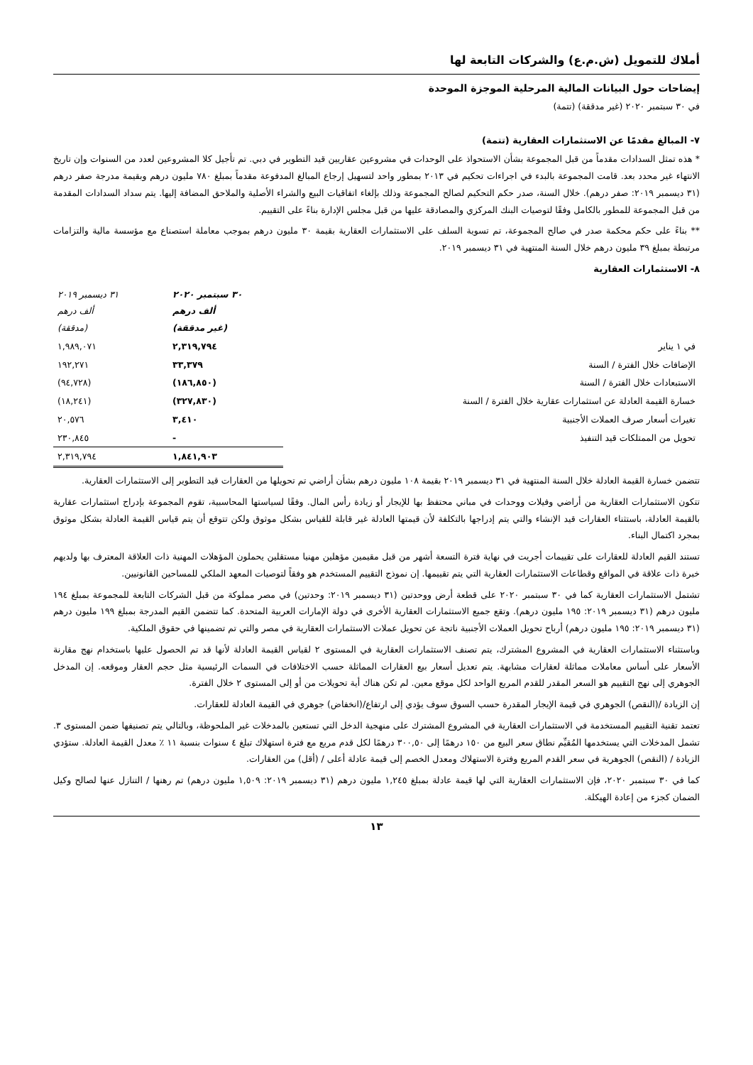أملاك للتمويل (ش.م.ع) والشركات التابعة لها
إيضاحات حول البيانات المالية المرحلية الموجزة الموحدة
في ٣٠ سبتمبر ٢٠٢٠ (غير مدققة) (تتمة)
٧- المبالغ مقدمًا عن الاستثمارات العقارية (تتمة)
* هذه تمثل السدادات مقدماً من قبل المجموعة بشأن الاستحواذ على الوحدات في مشروعين عقاريين قيد التطوير في دبي. تم تأجيل كلا المشروعين لعدد من السنوات وإن تاريخ الانتهاء غير محدد بعد. قامت المجموعة بالبدء في اجراءات تحكيم في ٢٠١٣ بمطور واحد لتسهيل إرجاع المبالغ المدفوعة مقدماً بمبلغ ٧٨٠ مليون درهم وبقيمة مدرجة صفر درهم (٣١ ديسمبر ٢٠١٩: صفر درهم). خلال السنة، صدر حكم التحكيم لصالح المجموعة وذلك بإلغاء اتفاقيات البيع والشراء الأصلية والملاحق المضافة إليها. يتم سداد السدادات المقدمة من قبل المجموعة للمطور بالكامل وفقًا لتوصيات البنك المركزي والمصادقة عليها من قبل مجلس الإدارة بناءً على التقييم.
** بناءً على حكم محكمة صدر في صالح المجموعة، تم تسوية السلف على الاستثمارات العقارية بقيمة ٣٠ مليون درهم بموجب معاملة استصناع مع مؤسسة مالية والتزامات مرتبطة بمبلغ ٣٩ مليون درهم خلال السنة المنتهية في ٣١ ديسمبر ٢٠١٩.
٨- الاستثمارات العقارية
| | ٣٠ سبتمبر ٢٠٢٠ ألف درهم (غير مدققة) | ٣١ ديسمبر ٢٠١٩ ألف درهم (مدققة) |
| --- | --- | --- |
| في ١ يناير | ٢,٣١٩,٧٩٤ | ١,٩٨٩,٠٧١ |
| الإضافات خلال الفترة / السنة | ٣٣,٣٧٩ | ١٩٢,٢٧١ |
| الاستبعادات خلال الفترة / السنة | (١٨٦,٨٥٠) | (٩٤,٧٢٨) |
| خسارة القيمة العادلة عن استثمارات عقارية خلال الفترة / السنة | (٣٢٧,٨٣٠) | (١٨,٢٤١) |
| تغيرات أسعار صرف العملات الأجنبية | ٣,٤١٠ | ٢٠,٥٧٦ |
| تحويل من الممتلكات قيد التنفيذ | - | ٢٣٠,٨٤٥ |
| | ١,٨٤١,٩٠٣ | ٢,٣١٩,٧٩٤ |
تتضمن خسارة القيمة العادلة خلال السنة المنتهية في ٣١ ديسمبر ٢٠١٩ بقيمة ١٠٨ مليون درهم بشأن أراضي تم تحويلها من العقارات قيد التطوير إلى الاستثمارات العقارية.
تتكون الاستثمارات العقارية من أراضي وفيلات ووحدات في مباني محتفظ بها للإيجار أو زيادة رأس المال. وفقًا لسياستها المحاسبية، تقوم المجموعة بإدراج استثمارات عقارية بالقيمة العادلة، باستثناء العقارات قيد الإنشاء والتي يتم إدراجها بالتكلفة لأن قيمتها العادلة غير قابلة للقياس بشكل موثوق ولكن تتوقع أن يتم قياس القيمة العادلة بشكل موثوق بمجرد اكتمال البناء.
تستند القيم العادلة للعقارات على تقييمات أجريت في نهاية فترة التسعة أشهر من قبل مقيمين مؤهلين مهنيا مستقلين يحملون المؤهلات المهنية ذات العلاقة المعترف بها ولديهم خبرة ذات علاقة في المواقع وقطاعات الاستثمارات العقارية التي يتم تقييمها. إن نموذج التقييم المستخدم هو وفقاً لتوصيات المعهد الملكي للمساحين القانونيين.
تشتمل الاستثمارات العقارية كما في ٣٠ سبتمبر ٢٠٢٠ على قطعة أرض ووحدتين (٣١ ديسمبر ٢٠١٩: وحدتين) في مصر مملوكة من قبل الشركات التابعة للمجموعة بمبلغ ١٩٤ مليون درهم (٣١ ديسمبر ٢٠١٩: ١٩٥ مليون درهم). وتقع جميع الاستثمارات العقارية الأخرى في دولة الإمارات العربية المتحدة. كما تتضمن القيم المدرجة بمبلغ ١٩٩ مليون درهم (٣١ ديسمبر ٢٠١٩: ١٩٥ مليون درهم) أرباح تحويل العملات الأجنبية ناتجة عن تحويل عملات الاستثمارات العقارية في مصر والتي تم تضمينها في حقوق الملكية.
وباستثناء الاستثمارات العقارية في المشروع المشترك، يتم تصنف الاستثمارات العقارية في المستوى ٢ لقياس القيمة العادلة لأنها قد تم الحصول عليها باستخدام نهج مقارنة الأسعار على أساس معاملات مماثلة لعقارات مشابهة. يتم تعديل أسعار بيع العقارات المماثلة حسب الاختلافات في السمات الرئيسية مثل حجم العقار وموقعه. إن المدخل الجوهري إلى نهج التقييم هو السعر المقدر للقدم المربع الواحد لكل موقع معين. لم تكن هناك أية تحويلات من أو إلى المستوى ٢ خلال الفترة.
إن الزيادة /(النقص) الجوهري في قيمة الإيجار المقدرة حسب السوق سوف يؤدي إلى ارتفاع/(انخفاض) جوهري في القيمة العادلة للعقارات.
تعتمد تقنية التقييم المستخدمة في الاستثمارات العقارية في المشروع المشترك على منهجية الدخل التي تستعين بالمدخلات غير الملحوظة، وبالتالي يتم تصنيفها ضمن المستوى ٣. تشمل المدخلات التي يستخدمها المُقيِّم نطاق سعر البيع من ١٥٠ درهمًا إلى ٣٠٠,٥٠ درهمًا لكل قدم مربع مع فترة استهلاك تبلغ ٤ سنوات بنسبة ١١ ٪ معدل القيمة العادلة. ستؤدي الزيادة / (النقص) الجوهرية في سعر القدم المربع وفترة الاستهلاك ومعدل الخصم إلى قيمة عادلة أعلى / (أقل) من العقارات.
كما في ٣٠ سبتمبر ٢٠٢٠، فإن الاستثمارات العقارية التي لها قيمة عادلة بمبلغ ١,٢٤٥ مليون درهم (٣١ ديسمبر ٢٠١٩: ١,٥٠٩ مليون درهم) تم رهنها / التنازل عنها لصالح وكيل الضمان كجزء من إعادة الهيكلة.
١٣